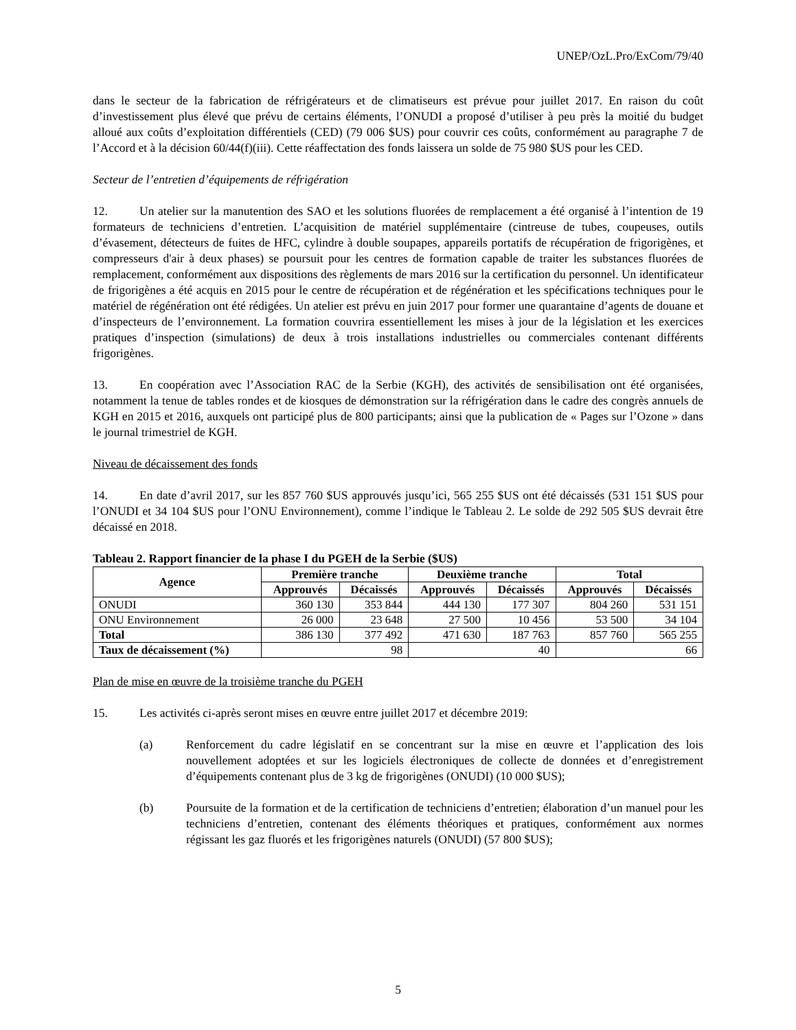UNEP/OzL.Pro/ExCom/79/40
dans le secteur de la fabrication de réfrigérateurs et de climatiseurs est prévue pour juillet 2017. En raison du coût d’investissement plus élevé que prévu de certains éléments, l’ONUDI a proposé d’utiliser à peu près la moitié du budget alloué aux coûts d’exploitation différentiels (CED) (79 006 $US) pour couvrir ces coûts, conformément au paragraphe 7 de l’Accord et à la décision 60/44(f)(iii). Cette réaffectation des fonds laissera un solde de 75 980 $US pour les CED.
Secteur de l’entretien d’équipements de réfrigération
12. Un atelier sur la manutention des SAO et les solutions fluorées de remplacement a été organisé à l’intention de 19 formateurs de techniciens d’entretien. L’acquisition de matériel supplémentaire (cintreuse de tubes, coupeuses, outils d’évasement, détecteurs de fuites de HFC, cylindre à double soupapes, appareils portatifs de récupération de frigorigènes, et compresseurs d'air à deux phases) se poursuit pour les centres de formation capable de traiter les substances fluorées de remplacement, conformément aux dispositions des règlements de mars 2016 sur la certification du personnel. Un identificateur de frigorigènes a été acquis en 2015 pour le centre de récupération et de régénération et les spécifications techniques pour le matériel de régénération ont été rédigées. Un atelier est prévu en juin 2017 pour former une quarantaine d’agents de douane et d’inspecteurs de l’environnement. La formation couvrira essentiellement les mises à jour de la législation et les exercices pratiques d’inspection (simulations) de deux à trois installations industrielles ou commerciales contenant différents frigorigènes.
13. En coopération avec l’Association RAC de la Serbie (KGH), des activités de sensibilisation ont été organisées, notamment la tenue de tables rondes et de kiosques de démonstration sur la réfrigération dans le cadre des congrès annuels de KGH en 2015 et 2016, auxquels ont participé plus de 800 participants; ainsi que la publication de « Pages sur l’Ozone » dans le journal trimestriel de KGH.
Niveau de décaissement des fonds
14. En date d’avril 2017, sur les 857 760 $US approuvés jusqu’ici, 565 255 $US ont été décaissés (531 151 $US pour l’ONUDI et 34 104 $US pour l’ONU Environnement), comme l’indique le Tableau 2. Le solde de 292 505 $US devrait être décaissé en 2018.
Tableau 2. Rapport financier de la phase I du PGEH de la Serbie ($US)
| Agence | Première tranche | | Deuxième tranche | | Total | |
| --- | --- | --- | --- | --- | --- | --- |
| | Approuvés | Décaissés | Approuvés | Décaissés | Approuvés | Décaissés |
| ONUDI | 360 130 | 353 844 | 444 130 | 177 307 | 804 260 | 531 151 |
| ONU Environnement | 26 000 | 23 648 | 27 500 | 10 456 | 53 500 | 34 104 |
| Total | 386 130 | 377 492 | 471 630 | 187 763 | 857 760 | 565 255 |
| Taux de décaissement (%) | 98 | | 40 | | 66 | |
Plan de mise en œuvre de la troisième tranche du PGEH
15. Les activités ci-après seront mises en œuvre entre juillet 2017 et décembre 2019:
(a) Renforcement du cadre législatif en se concentrant sur la mise en œuvre et l’application des lois nouvellement adoptées et sur les logiciels électroniques de collecte de données et d’enregistrement d’équipements contenant plus de 3 kg de frigorigènes (ONUDI) (10 000 $US);
(b) Poursuite de la formation et de la certification de techniciens d’entretien; élaboration d’un manuel pour les techniciens d’entretien, contenant des éléments théoriques et pratiques, conformément aux normes régissant les gaz fluorés et les frigorigènes naturels (ONUDI) (57 800 $US);
5